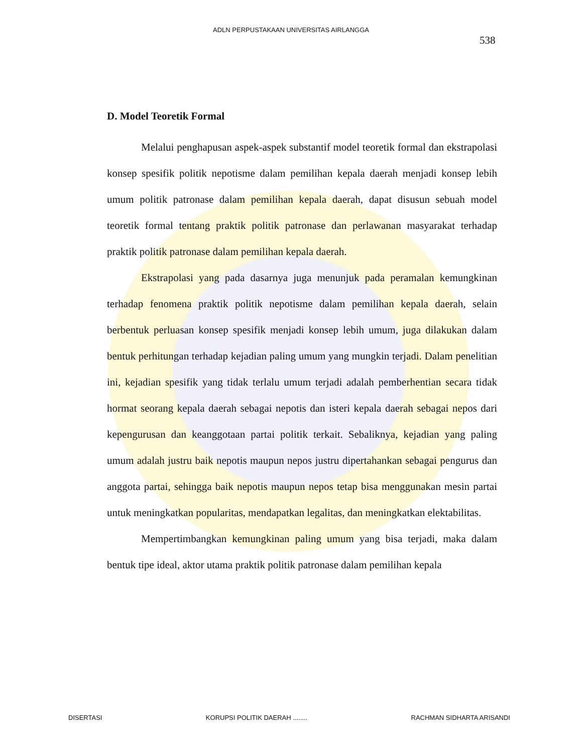ADLN PERPUSTAKAAN UNIVERSITAS AIRLANGGA
538
D. Model Teoretik Formal
Melalui penghapusan aspek-aspek substantif model teoretik formal dan ekstrapolasi konsep spesifik politik nepotisme dalam pemilihan kepala daerah menjadi konsep lebih umum politik patronase dalam pemilihan kepala daerah, dapat disusun sebuah model teoretik formal tentang praktik politik patronase dan perlawanan masyarakat terhadap praktik politik patronase dalam pemilihan kepala daerah.
Ekstrapolasi yang pada dasarnya juga menunjuk pada peramalan kemungkinan terhadap fenomena praktik politik nepotisme dalam pemilihan kepala daerah, selain berbentuk perluasan konsep spesifik menjadi konsep lebih umum, juga dilakukan dalam bentuk perhitungan terhadap kejadian paling umum yang mungkin terjadi. Dalam penelitian ini, kejadian spesifik yang tidak terlalu umum terjadi adalah pemberhentian secara tidak hormat seorang kepala daerah sebagai nepotis dan isteri kepala daerah sebagai nepos dari kepengurusan dan keanggotaan partai politik terkait. Sebaliknya, kejadian yang paling umum adalah justru baik nepotis maupun nepos justru dipertahankan sebagai pengurus dan anggota partai, sehingga baik nepotis maupun nepos tetap bisa menggunakan mesin partai untuk meningkatkan popularitas, mendapatkan legalitas, dan meningkatkan elektabilitas.
Mempertimbangkan kemungkinan paling umum yang bisa terjadi, maka dalam bentuk tipe ideal, aktor utama praktik politik patronase dalam pemilihan kepala
DISERTASI KORUPSI POLITIK DAERAH ........ RACHMAN SIDHARTA ARISANDI